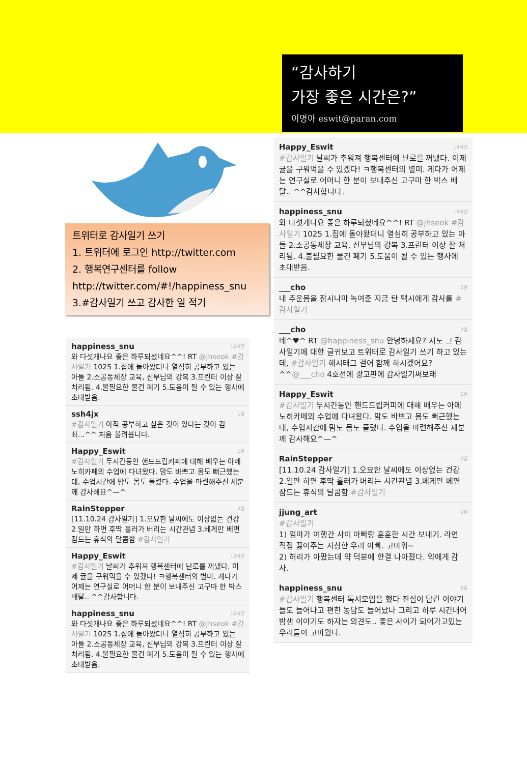“감사하기
가장 좋은 시간은?”
이명아 eswit@paran.com
트위터로 감사일기 쓰기
1. 트위터에 로그인 http://twitter.com
2. 행복연구센터를 follow
http://twitter.com/#!/happiness_snu
3.#감사일기 쓰고 감사한 일 적기
16시간 happiness_snu
와 다섯개나요 좋은 하루되셨네요^^! RT @jhseok #감사일기 1025 1.집에 돌아왔더니 열심히 공부하고 있는 아들 2.소공동체장 교육, 신부님의 강복 3.프린터 이상 잘 처리됨. 4.불필요한 물건 폐기 5.도움이 될 수 있는 행사에 초대받음.
1일 ssh4jx
#감사일기 아직 공부하고 싶은 것이 있다는 것이 감솨...^^ 처음 올려봅니다.
1일 Happy_Eswit
#감사일기 두시간동안 핸드드립커피에 대해 배우는 아메노히카페의 수업에 다녀왔다. 맘도 바쁘고 몸도 뻐근했는데, 수업시간에 맘도 몸도 풀렸다. 수업을 마련해주신 세분께 감사해요^—^
2일 RainStepper
[11.10.24 감사일기] 1.오묘한 날씨에도 이상없는 건강 2.일만 하면 후딱 흘러가 버리는 시간관념 3.베게만 베면 잠드는 휴식의 달콤함 #감사일기
13시간 Happy_Eswit
#감사일기 날씨가 추워져 행복센터에 난로를 꺼냈다. 이제 귤을 구워먹을 수 있겠다! ㅋ행복센터의 별미. 게다가 어제는 연구실로 어머니 한 분이 보내주신 고구마 한 박스 배달.. ^^감사합니다.
16시간 happiness_snu
와 다섯개나요 좋은 하루되셨네요^^! RT @jhseok #감사일기 1025 1.집에 돌아왔더니 열심히 공부하고 있는 아들 2.소공동체장 교육, 신부님의 강복 3.프린터 이상 잘 처리됨. 4.불필요한 물건 폐기 5.도움이 될 수 있는 행사에 초대받음.
13시간 Happy_Eswit
#감사일기 날씨가 추워져 행복센터에 난로를 꺼냈다. 이제 귤을 구워먹을 수 있겠다! ㅋ행복센터의 별미. 게다가 어제는 연구실로 어머니 한 분이 보내주신 고구마 한 박스 배달.. ^^감사합니다.
16시간 happiness_snu
와 다섯개나요 좋은 하루되셨네요^^! RT @jhseok #감사일기 1025 1.집에 돌아왔더니 열심히 공부하고 있는 아들 2.소공동체장 교육, 신부님의 강복 3.프린터 이상 잘 처리됨. 4.불필요한 물건 폐기 5.도움이 될 수 있는 행사에 초대받음.
2일 ___cho
내 추운몸을 잠시나마 녹여준 지금 탄 택시에게 감사를 #감사일기
2일 ___cho
네^♥^ RT @happiness_snu 안녕하세요? 저도 그 감사일기에 대한 글귀보고 트위터로 감사일기 쓰기 하고 있는데, #감사일기 해시태그 걸어 함께 하시겠어요? ^^@___cho 4호선에 광고판에 감사일기써보래
1일 Happy_Eswit
#감사일기 두시간동안 핸드드립커피에 대해 배우는 아메노히카페의 수업에 다녀왔다. 맘도 바쁘고 몸도 뻐근했는데, 수업시간에 맘도 몸도 풀렸다. 수업을 마련해주신 세분께 감사해요^—^
2일 RainStepper
[11.10.24 감사일기] 1.오묘한 날씨에도 이상없는 건강 2.일만 하면 후딱 흘러가 버리는 시간관념 3.베게만 베면 잠드는 휴식의 달콤함 #감사일기
6일 jjung_art
#감사일기
1) 엄마가 여행간 사이 아빠랑 훈훈한 시간 보내기. 라면 직접 끓여주는 자상한 우리 아빠. 고마워~
2) 허리가 아팠는데 약 덕분에 한결 나아졌다. 약에게 감사.
6일 happiness_snu
#감사일기 행복센터 독서모임을 했다 진심이 담긴 이야기들도 늘어나고 편한 농담도 늘어났나 그리고 하루 시간내어 밤샘 이야기도 하자는 의견도.. 좋은 사이가 되어가고있는 우리들이 고마웠다.